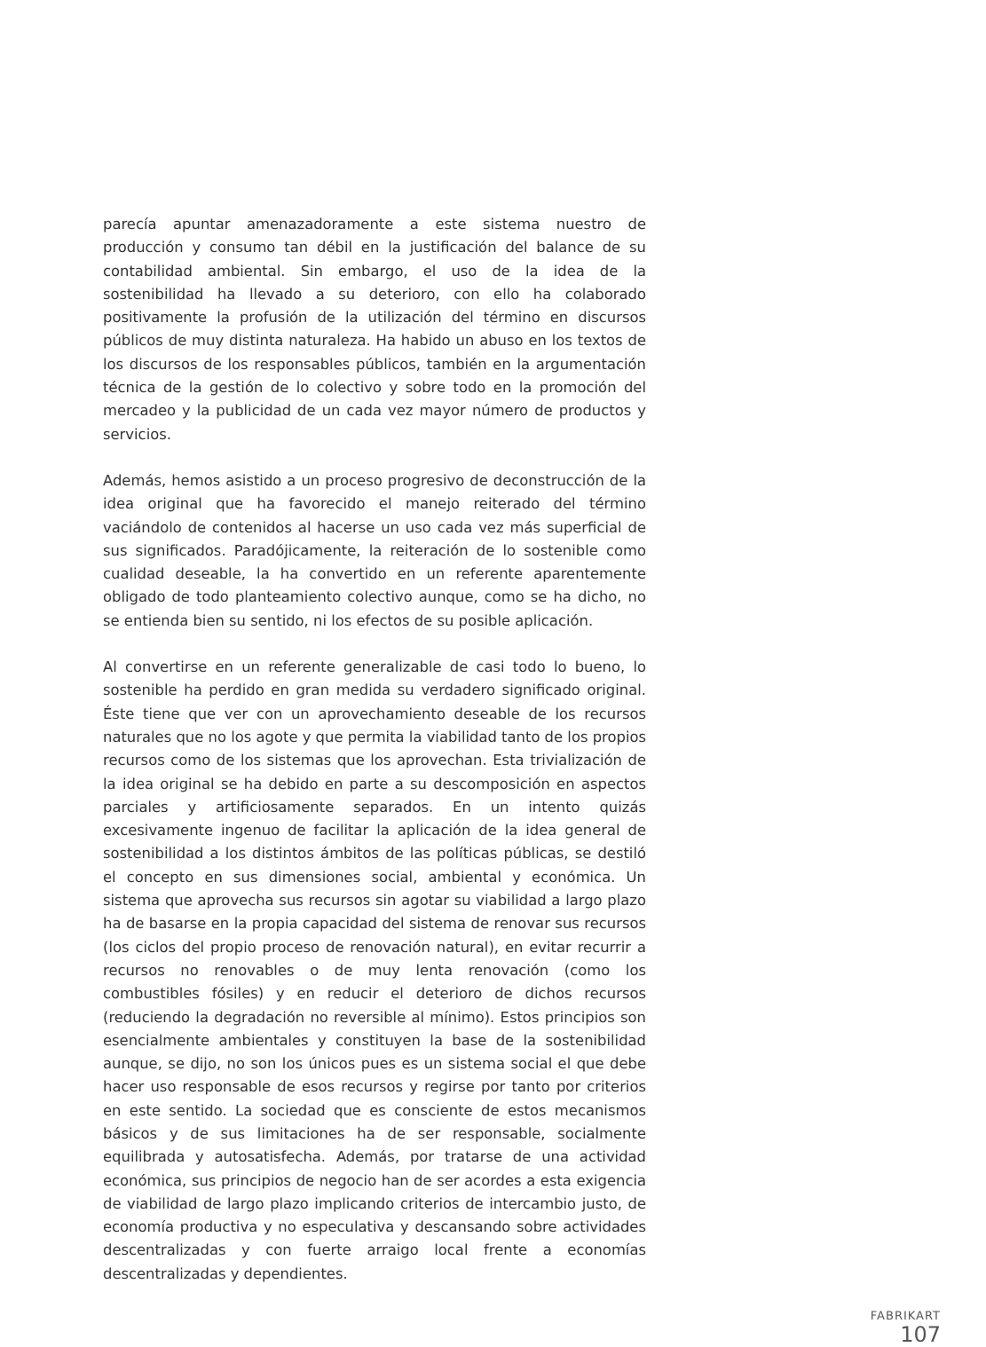parecía apuntar amenazadoramente a este sistema nuestro de producción y consumo tan débil en la justificación del balance de su contabilidad ambiental. Sin embargo, el uso de la idea de la sostenibilidad ha llevado a su deterioro, con ello ha colaborado positivamente la profusión de la utilización del término en discursos públicos de muy distinta naturaleza. Ha habido un abuso en los textos de los discursos de los responsables públicos, también en la argumentación técnica de la gestión de lo colectivo y sobre todo en la promoción del mercadeo y la publicidad de un cada vez mayor número de productos y servicios.
Además, hemos asistido a un proceso progresivo de deconstrucción de la idea original que ha favorecido el manejo reiterado del término vaciándolo de contenidos al hacerse un uso cada vez más superficial de sus significados. Paradójicamente, la reiteración de lo sostenible como cualidad deseable, la ha convertido en un referente aparentemente obligado de todo planteamiento colectivo aunque, como se ha dicho, no se entienda bien su sentido, ni los efectos de su posible aplicación.
Al convertirse en un referente generalizable de casi todo lo bueno, lo sostenible ha perdido en gran medida su verdadero significado original. Éste tiene que ver con un aprovechamiento deseable de los recursos naturales que no los agote y que permita la viabilidad tanto de los propios recursos como de los sistemas que los aprovechan. Esta trivialización de la idea original se ha debido en parte a su descomposición en aspectos parciales y artificiosamente separados. En un intento quizás excesivamente ingenuo de facilitar la aplicación de la idea general de sostenibilidad a los distintos ámbitos de las políticas públicas, se destiló el concepto en sus dimensiones social, ambiental y económica. Un sistema que aprovecha sus recursos sin agotar su viabilidad a largo plazo ha de basarse en la propia capacidad del sistema de renovar sus recursos (los ciclos del propio proceso de renovación natural), en evitar recurrir a recursos no renovables o de muy lenta renovación (como los combustibles fósiles) y en reducir el deterioro de dichos recursos (reduciendo la degradación no reversible al mínimo). Estos principios son esencialmente ambientales y constituyen la base de la sostenibilidad aunque, se dijo, no son los únicos pues es un sistema social el que debe hacer uso responsable de esos recursos y regirse por tanto por criterios en este sentido. La sociedad que es consciente de estos mecanismos básicos y de sus limitaciones ha de ser responsable, socialmente equilibrada y autosatisfecha. Además, por tratarse de una actividad económica, sus principios de negocio han de ser acordes a esta exigencia de viabilidad de largo plazo implicando criterios de intercambio justo, de economía productiva y no especulativa y descansando sobre actividades descentralizadas y con fuerte arraigo local frente a economías descentralizadas y dependientes.
FABRIKART
107